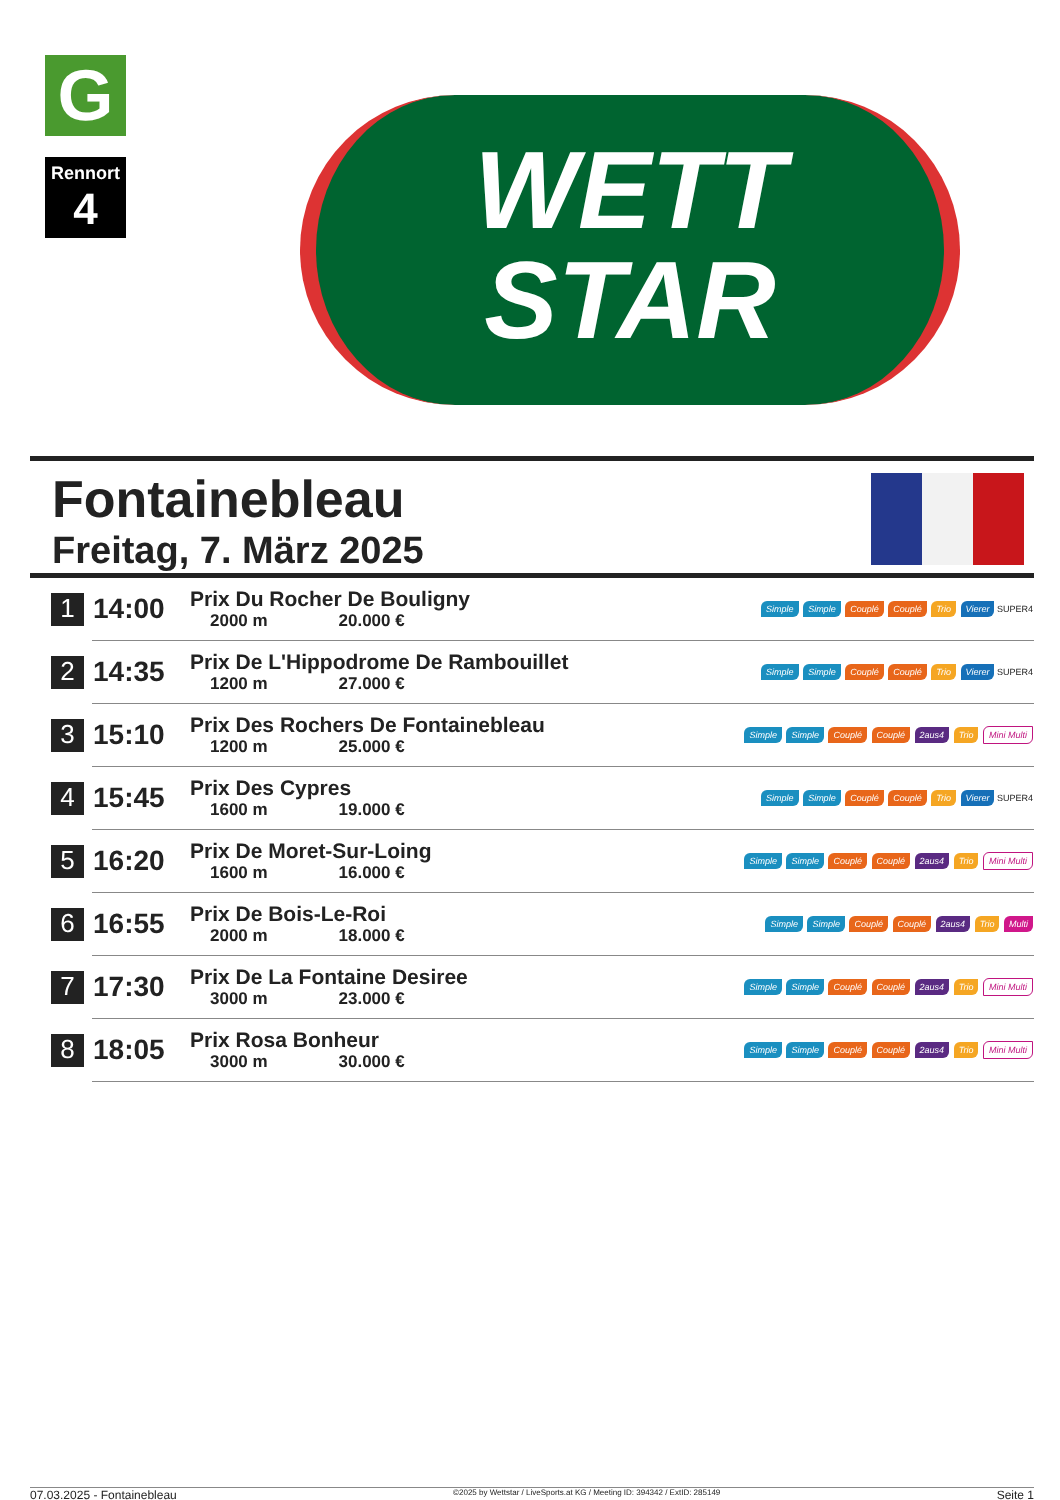G
Rennort
4
WETT
STAR
Fontainebleau
Freitag, 7. März 2025
| 1 | 14:00 | Prix Du Rocher De Bouligny 2000 m 20.000 € | Simple Simple Couplé Couplé Trio Vierer SUPER4 |
| 2 | 14:35 | Prix De L'Hippodrome De Rambouillet 1200 m 27.000 € | Simple Simple Couplé Couplé Trio Vierer SUPER4 |
| 3 | 15:10 | Prix Des Rochers De Fontainebleau 1200 m 25.000 € | Simple Simple Couplé Couplé 2aus4 Trio Mini Multi |
| 4 | 15:45 | Prix Des Cypres 1600 m 19.000 € | Simple Simple Couplé Couplé Trio Vierer SUPER4 |
| 5 | 16:20 | Prix De Moret-Sur-Loing 1600 m 16.000 € | Simple Simple Couplé Couplé 2aus4 Trio Mini Multi |
| 6 | 16:55 | Prix De Bois-Le-Roi 2000 m 18.000 € | Simple Simple Couplé Couplé 2aus4 Trio Multi |
| 7 | 17:30 | Prix De La Fontaine Desiree 3000 m 23.000 € | Simple Simple Couplé Couplé 2aus4 Trio Mini Multi |
| 8 | 18:05 | Prix Rosa Bonheur 3000 m 30.000 € | Simple Simple Couplé Couplé 2aus4 Trio Mini Multi |
07.03.2025 - Fontainebleau ©2025 by Wettstar / LiveSports.at KG / Meeting ID: 394342 / ExtID: 285149 Seite 1